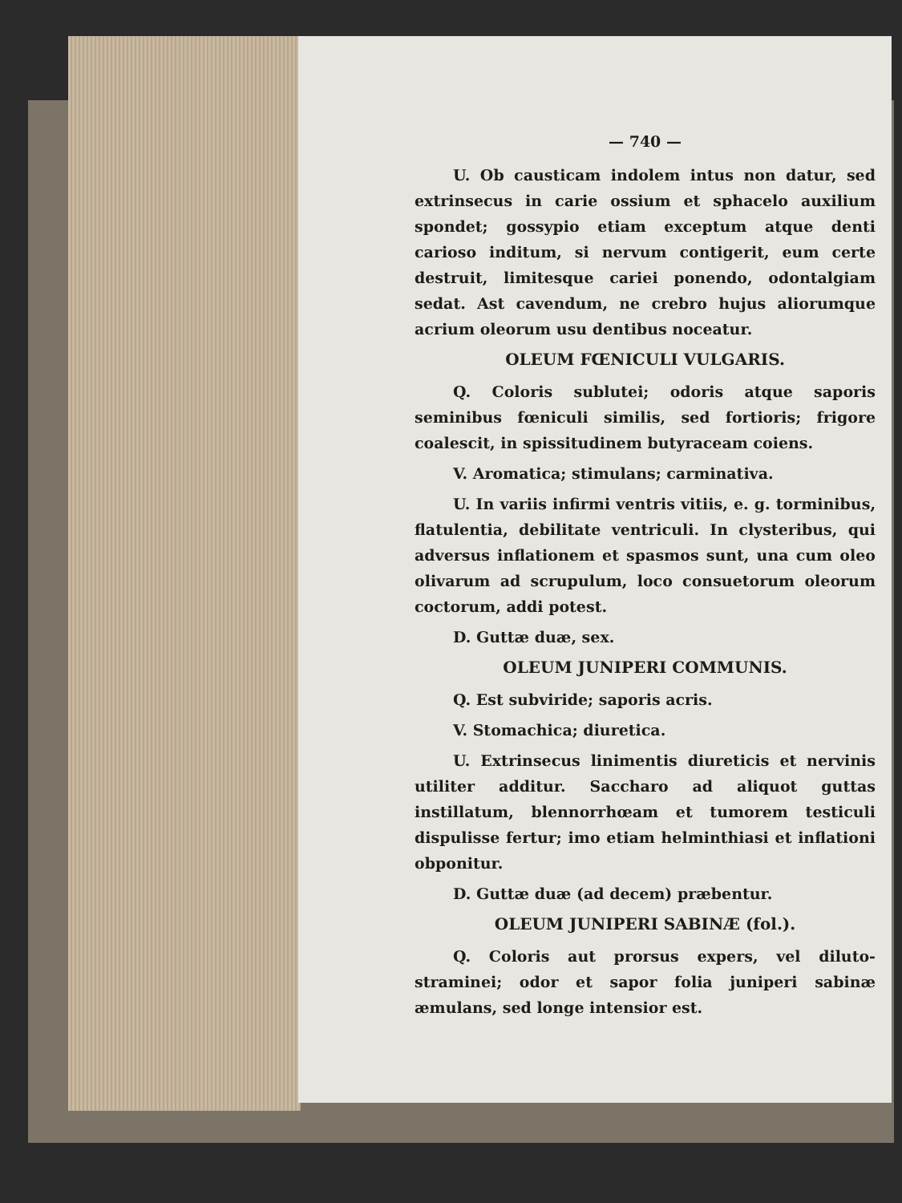— 740 —
U. Ob causticam indolem intus non datur, sed extrinsecus in carie ossium et sphacelo auxilium spondet; gossypio etiam exceptum atque denti carioso inditum, si nervum contigerit, eum certe destruit, limitesque cariei ponendo, odontalgiam sedat. Ast cavendum, ne crebro hujus aliorumque acrium oleorum usu dentibus noceatur.
OLEUM FŒNICULI VULGARIS.
Q. Coloris sublutei; odoris atque saporis seminibus fœniculi similis, sed fortioris; frigore coalescit, in spissitudinem butyraceam coiens.
V. Aromatica; stimulans; carminativa.
U. In variis infirmi ventris vitiis, e. g. torminibus, flatulentia, debilitate ventriculi. In clysteribus, qui adversus inflationem et spasmos sunt, una cum oleo olivarum ad scrupulum, loco consuetorum oleorum coctorum, addi potest.
D. Guttæ duæ, sex.
OLEUM JUNIPERI COMMUNIS.
Q. Est subviride; saporis acris.
V. Stomachica; diuretica.
U. Extrinsecus linimentis diureticis et nervinis utiliter additur. Saccharo ad aliquot guttas instillatum, blennorrhœam et tumorem testiculi dispulisse fertur; imo etiam helminthiasi et inflationi obponitur.
D. Guttæ duæ (ad decem) præbentur.
OLEUM JUNIPERI SABINÆ (fol.).
Q. Coloris aut prorsus expers, vel diluto-straminei; odor et sapor folia juniperi sabinæ æmulans, sed longe intensior est.